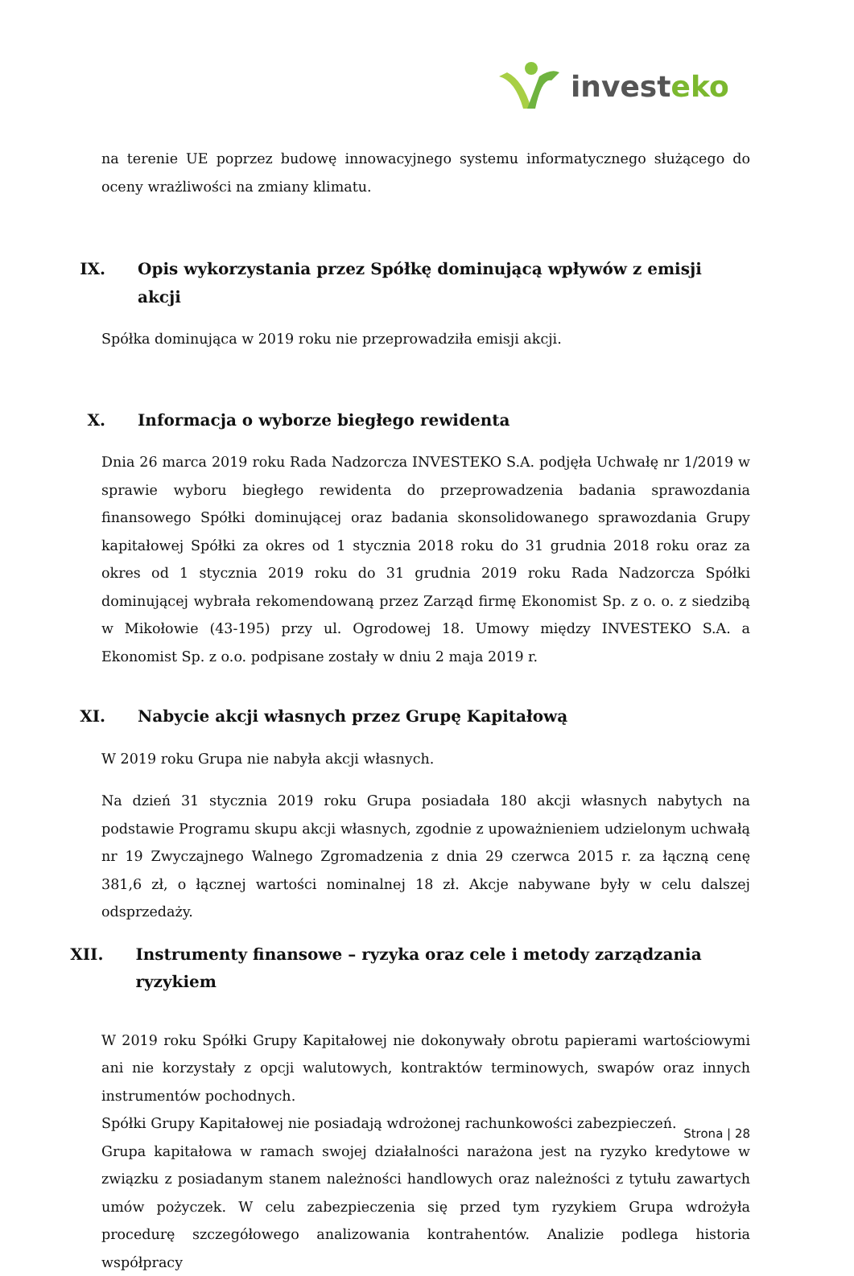investeko
na terenie UE poprzez budowę innowacyjnego systemu informatycznego służącego do oceny wrażliwości na zmiany klimatu.
IX. Opis wykorzystania przez Spółkę dominującą wpływów z emisji akcji
Spółka dominująca w 2019 roku nie przeprowadziła emisji akcji.
X. Informacja o wyborze biegłego rewidenta
Dnia 26 marca 2019 roku Rada Nadzorcza INVESTEKO S.A. podjęła Uchwałę nr 1/2019 w sprawie wyboru biegłego rewidenta do przeprowadzenia badania sprawozdania finansowego Spółki dominującej oraz badania skonsolidowanego sprawozdania Grupy kapitałowej Spółki za okres od 1 stycznia 2018 roku do 31 grudnia 2018 roku oraz za okres od 1 stycznia 2019 roku do 31 grudnia 2019 roku Rada Nadzorcza Spółki dominującej wybrała rekomendowaną przez Zarząd firmę Ekonomist Sp. z o. o. z siedzibą w Mikołowie (43-195) przy ul. Ogrodowej 18. Umowy między INVESTEKO S.A. a Ekonomist Sp. z o.o. podpisane zostały w dniu 2 maja 2019 r.
XI. Nabycie akcji własnych przez Grupę Kapitałową
W 2019 roku Grupa nie nabyła akcji własnych.
Na dzień 31 stycznia 2019 roku Grupa posiadała 180 akcji własnych nabytych na podstawie Programu skupu akcji własnych, zgodnie z upoważnieniem udzielonym uchwałą nr 19 Zwyczajnego Walnego Zgromadzenia z dnia 29 czerwca 2015 r. za łączną cenę 381,6 zł, o łącznej wartości nominalnej 18 zł. Akcje nabywane były w celu dalszej odsprzedaży.
XII. Instrumenty finansowe – ryzyka oraz cele i metody zarządzania ryzykiem
W 2019 roku Spółki Grupy Kapitałowej nie dokonywały obrotu papierami wartościowymi ani nie korzystały z opcji walutowych, kontraktów terminowych, swapów oraz innych instrumentów pochodnych.
Spółki Grupy Kapitałowej nie posiadają wdrożonej rachunkowości zabezpieczeń.
Grupa kapitałowa w ramach swojej działalności narażona jest na ryzyko kredytowe w związku z posiadanym stanem należności handlowych oraz należności z tytułu zawartych umów pożyczek. W celu zabezpieczenia się przed tym ryzykiem Grupa wdrożyła procedurę szczegółowego analizowania kontrahentów. Analizie podlega historia współpracy
Strona | 28